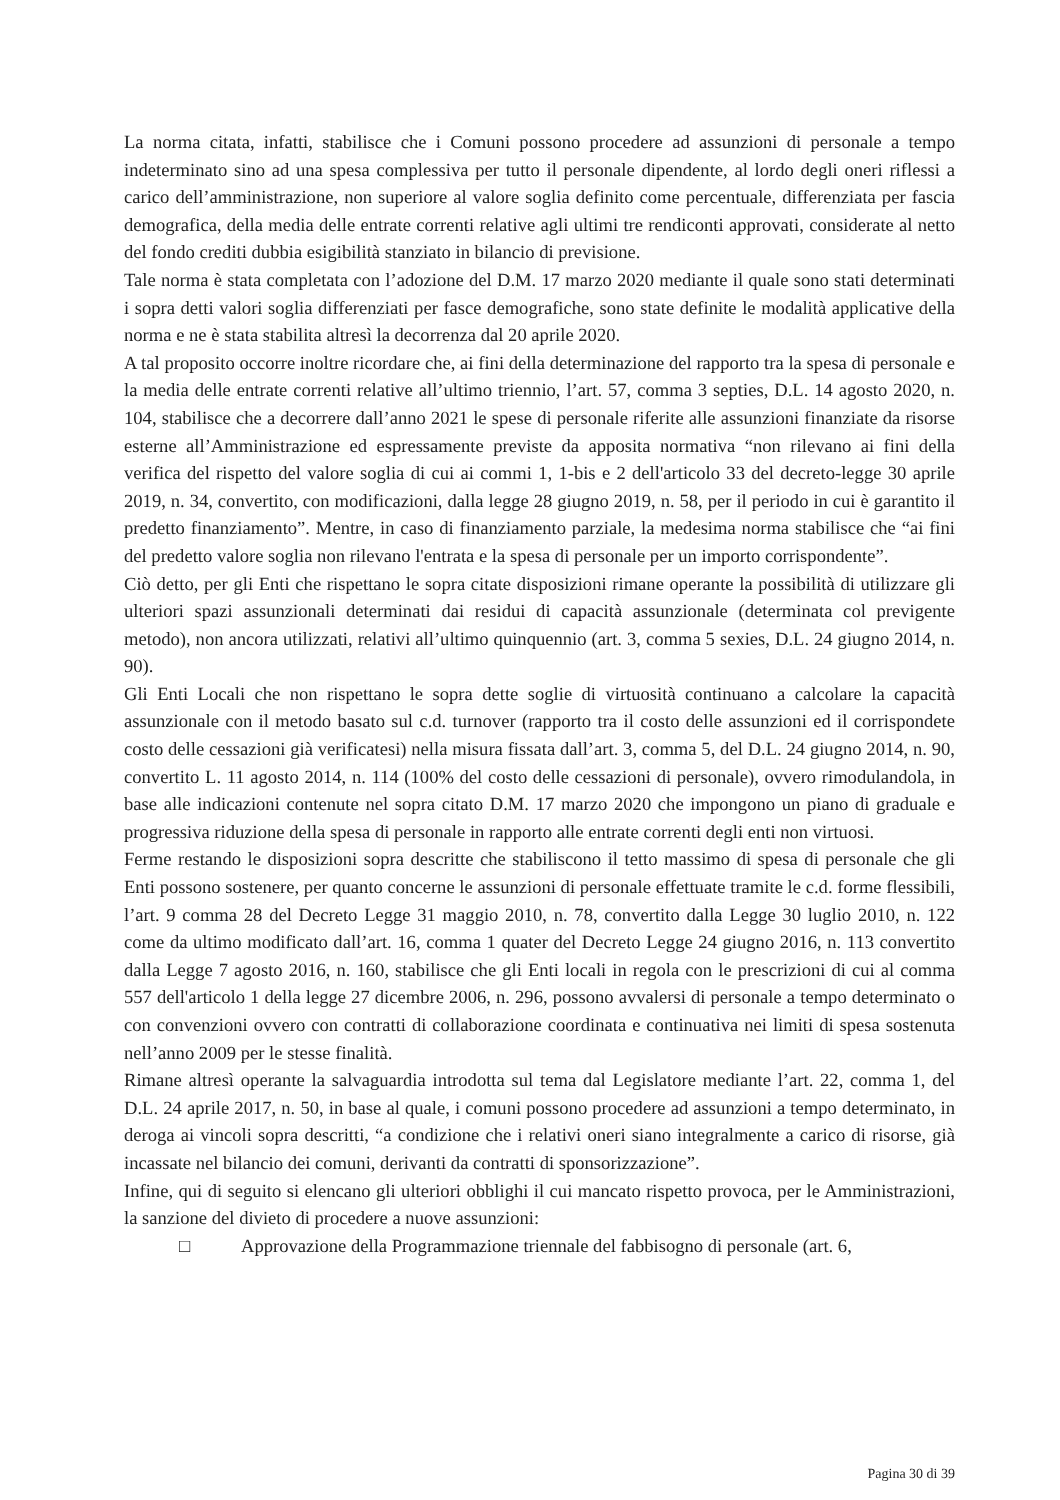La norma citata, infatti, stabilisce che i Comuni possono procedere ad assunzioni di personale a tempo indeterminato sino ad una spesa complessiva per tutto il personale dipendente, al lordo degli oneri riflessi a carico dell’amministrazione, non superiore al valore soglia definito come percentuale, differenziata per fascia demografica, della media delle entrate correnti relative agli ultimi tre rendiconti approvati, considerate al netto del fondo crediti dubbia esigibilità stanziato in bilancio di previsione.
Tale norma è stata completata con l’adozione del D.M. 17 marzo 2020 mediante il quale sono stati determinati i sopra detti valori soglia differenziati per fasce demografiche, sono state definite le modalità applicative della norma e ne è stata stabilita altresì la decorrenza dal 20 aprile 2020.
A tal proposito occorre inoltre ricordare che, ai fini della determinazione del rapporto tra la spesa di personale e la media delle entrate correnti relative all’ultimo triennio, l’art. 57, comma 3 septies, D.L. 14 agosto 2020, n. 104, stabilisce che a decorrere dall’anno 2021 le spese di personale riferite alle assunzioni finanziate da risorse esterne all’Amministrazione ed espressamente previste da apposita normativa “non rilevano ai fini della verifica del rispetto del valore soglia di cui ai commi 1, 1-bis e 2 dell'articolo 33 del decreto-legge 30 aprile 2019, n. 34, convertito, con modificazioni, dalla legge 28 giugno 2019, n. 58, per il periodo in cui è garantito il predetto finanziamento”. Mentre, in caso di finanziamento parziale, la medesima norma stabilisce che “ai fini del predetto valore soglia non rilevano l'entrata e la spesa di personale per un importo corrispondente”.
Ciò detto, per gli Enti che rispettano le sopra citate disposizioni rimane operante la possibilità di utilizzare gli ulteriori spazi assunzionali determinati dai residui di capacità assunzionale (determinata col previgente metodo), non ancora utilizzati, relativi all’ultimo quinquennio (art. 3, comma 5 sexies, D.L. 24 giugno 2014, n. 90).
Gli Enti Locali che non rispettano le sopra dette soglie di virtuosità continuano a calcolare la capacità assunzionale con il metodo basato sul c.d. turnover (rapporto tra il costo delle assunzioni ed il corrispondete costo delle cessazioni già verificatesi) nella misura fissata dall’art. 3, comma 5, del D.L. 24 giugno 2014, n. 90, convertito L. 11 agosto 2014, n. 114 (100% del costo delle cessazioni di personale), ovvero rimodulandola, in base alle indicazioni contenute nel sopra citato D.M. 17 marzo 2020 che impongono un piano di graduale e progressiva riduzione della spesa di personale in rapporto alle entrate correnti degli enti non virtuosi.
Ferme restando le disposizioni sopra descritte che stabiliscono il tetto massimo di spesa di personale che gli Enti possono sostenere, per quanto concerne le assunzioni di personale effettuate tramite le c.d. forme flessibili, l’art. 9 comma 28 del Decreto Legge 31 maggio 2010, n. 78, convertito dalla Legge 30 luglio 2010, n. 122 come da ultimo modificato dall’art. 16, comma 1 quater del Decreto Legge 24 giugno 2016, n. 113 convertito dalla Legge 7 agosto 2016, n. 160, stabilisce che gli Enti locali in regola con le prescrizioni di cui al comma 557 dell'articolo 1 della legge 27 dicembre 2006, n. 296, possono avvalersi di personale a tempo determinato o con convenzioni ovvero con contratti di collaborazione coordinata e continuativa nei limiti di spesa sostenuta nell’anno 2009 per le stesse finalità.
Rimane altresì operante la salvaguardia introdotta sul tema dal Legislatore mediante l’art. 22, comma 1, del D.L. 24 aprile 2017, n. 50, in base al quale, i comuni possono procedere ad assunzioni a tempo determinato, in deroga ai vincoli sopra descritti, “a condizione che i relativi oneri siano integralmente a carico di risorse, già incassate nel bilancio dei comuni, derivanti da contratti di sponsorizzazione”.
Infine, qui di seguito si elencano gli ulteriori obblighi il cui mancato rispetto provoca, per le Amministrazioni, la sanzione del divieto di procedere a nuove assunzioni:
□ Approvazione della Programmazione triennale del fabbisogno di personale (art. 6,
Pagina 30 di 39